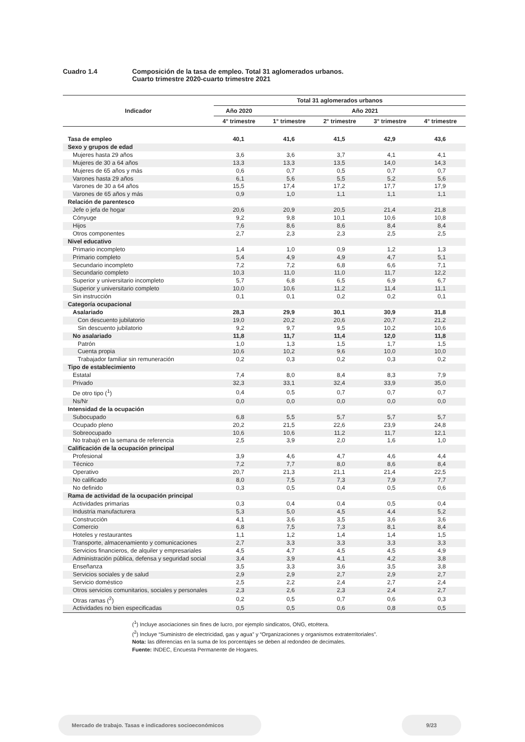Cuadro 1.4 Composición de la tasa de empleo. Total 31 aglomerados urbanos.
Cuarto trimestre 2020-cuarto trimestre 2021
| Indicador | Total 31 aglomerados urbanos | | | | |
| --- | --- | --- | --- | --- | --- |
| | Año 2020 | Año 2021 | | | |
| | 4° trimestre | 1° trimestre | 2° trimestre | 3° trimestre | 4° trimestre |
| Tasa de empleo | 40,1 | 41,6 | 41,5 | 42,9 | 43,6 |
| Sexo y grupos de edad | | | | | |
| Mujeres hasta 29 años | 3,6 | 3,6 | 3,7 | 4,1 | 4,1 |
| Mujeres de 30 a 64 años | 13,3 | 13,3 | 13,5 | 14,0 | 14,3 |
| Mujeres de 65 años y más | 0,6 | 0,7 | 0,5 | 0,7 | 0,7 |
| Varones hasta 29 años | 6,1 | 5,6 | 5,5 | 5,2 | 5,6 |
| Varones de 30 a 64 años | 15,5 | 17,4 | 17,2 | 17,7 | 17,9 |
| Varones de 65 años y más | 0,9 | 1,0 | 1,1 | 1,1 | 1,1 |
| Relación de parentesco | | | | | |
| Jefe o jefa de hogar | 20,6 | 20,9 | 20,5 | 21,4 | 21,8 |
| Cónyuge | 9,2 | 9,8 | 10,1 | 10,6 | 10,8 |
| Hijos | 7,6 | 8,6 | 8,6 | 8,4 | 8,4 |
| Otros componentes | 2,7 | 2,3 | 2,3 | 2,5 | 2,5 |
| Nivel educativo | | | | | |
| Primario incompleto | 1,4 | 1,0 | 0,9 | 1,2 | 1,3 |
| Primario completo | 5,4 | 4,9 | 4,9 | 4,7 | 5,1 |
| Secundario incompleto | 7,2 | 7,2 | 6,8 | 6,6 | 7,1 |
| Secundario completo | 10,3 | 11,0 | 11,0 | 11,7 | 12,2 |
| Superior y universitario incompleto | 5,7 | 6,8 | 6,5 | 6,9 | 6,7 |
| Superior y universitario completo | 10,0 | 10,6 | 11,2 | 11,4 | 11,1 |
| Sin instrucción | 0,1 | 0,1 | 0,2 | 0,2 | 0,1 |
| Categoría ocupacional | | | | | |
| Asalariado | 28,3 | 29,9 | 30,1 | 30,9 | 31,8 |
| Con descuento jubilatorio | 19,0 | 20,2 | 20,6 | 20,7 | 21,2 |
| Sin descuento jubilatorio | 9,2 | 9,7 | 9,5 | 10,2 | 10,6 |
| No asalariado | 11,8 | 11,7 | 11,4 | 12,0 | 11,8 |
| Patrón | 1,0 | 1,3 | 1,5 | 1,7 | 1,5 |
| Cuenta propia | 10,6 | 10,2 | 9,6 | 10,0 | 10,0 |
| Trabajador familiar sin remuneración | 0,2 | 0,3 | 0,2 | 0,3 | 0,2 |
| Tipo de establecimiento | | | | | |
| Estatal | 7,4 | 8,0 | 8,4 | 8,3 | 7,9 |
| Privado | 32,3 | 33,1 | 32,4 | 33,9 | 35,0 |
| De otro tipo (<sup>1</sup>) | 0,4 | 0,5 | 0,7 | 0,7 | 0,7 |
| Ns/Nr | 0,0 | 0,0 | 0,0 | 0,0 | 0,0 |
| Intensidad de la ocupación | | | | | |
| Subocupado | 6,8 | 5,5 | 5,7 | 5,7 | 5,7 |
| Ocupado pleno | 20,2 | 21,5 | 22,6 | 23,9 | 24,8 |
| Sobreocupado | 10,6 | 10,6 | 11,2 | 11,7 | 12,1 |
| No trabajó en la semana de referencia | 2,5 | 3,9 | 2,0 | 1,6 | 1,0 |
| Calificación de la ocupación principal | | | | | |
| Profesional | 3,9 | 4,6 | 4,7 | 4,6 | 4,4 |
| Técnico | 7,2 | 7,7 | 8,0 | 8,6 | 8,4 |
| Operativo | 20,7 | 21,3 | 21,1 | 21,4 | 22,5 |
| No calificado | 8,0 | 7,5 | 7,3 | 7,9 | 7,7 |
| No definido | 0,3 | 0,5 | 0,4 | 0,5 | 0,6 |
| Rama de actividad de la ocupación principal | | | | | |
| Actividades primarias | 0,3 | 0,4 | 0,4 | 0,5 | 0,4 |
| Industria manufacturera | 5,3 | 5,0 | 4,5 | 4,4 | 5,2 |
| Construcción | 4,1 | 3,6 | 3,5 | 3,6 | 3,6 |
| Comercio | 6,8 | 7,5 | 7,3 | 8,1 | 8,4 |
| Hoteles y restaurantes | 1,1 | 1,2 | 1,4 | 1,4 | 1,5 |
| Transporte, almacenamiento y comunicaciones | 2,7 | 3,3 | 3,3 | 3,3 | 3,3 |
| Servicios financieros, de alquiler y empresariales | 4,5 | 4,7 | 4,5 | 4,5 | 4,9 |
| Administración pública, defensa y seguridad social | 3,4 | 3,9 | 4,1 | 4,2 | 3,8 |
| Enseñanza | 3,5 | 3,3 | 3,6 | 3,5 | 3,8 |
| Servicios sociales y de salud | 2,9 | 2,9 | 2,7 | 2,9 | 2,7 |
| Servicio doméstico | 2,5 | 2,2 | 2,4 | 2,7 | 2,4 |
| Otros servicios comunitarios, sociales y personales | 2,3 | 2,6 | 2,3 | 2,4 | 2,7 |
| Otras ramas (<sup>2</sup>) | 0,2 | 0,5 | 0,7 | 0,6 | 0,3 |
| Actividades no bien especificadas | 0,5 | 0,5 | 0,6 | 0,8 | 0,5 |
(<sup>1</sup>) Incluye asociaciones sin fines de lucro, por ejemplo sindicatos, ONG, etcétera.
(<sup>2</sup>) Incluye “Suministro de electricidad, gas y agua” y “Organizaciones y organismos extraterritoriales”.
Nota: las diferencias en la suma de los porcentajes se deben al redondeo de decimales.
Fuente: INDEC, Encuesta Permanente de Hogares.
Mercado de trabajo. Tasas e indicadores socioeconómicos 9/23